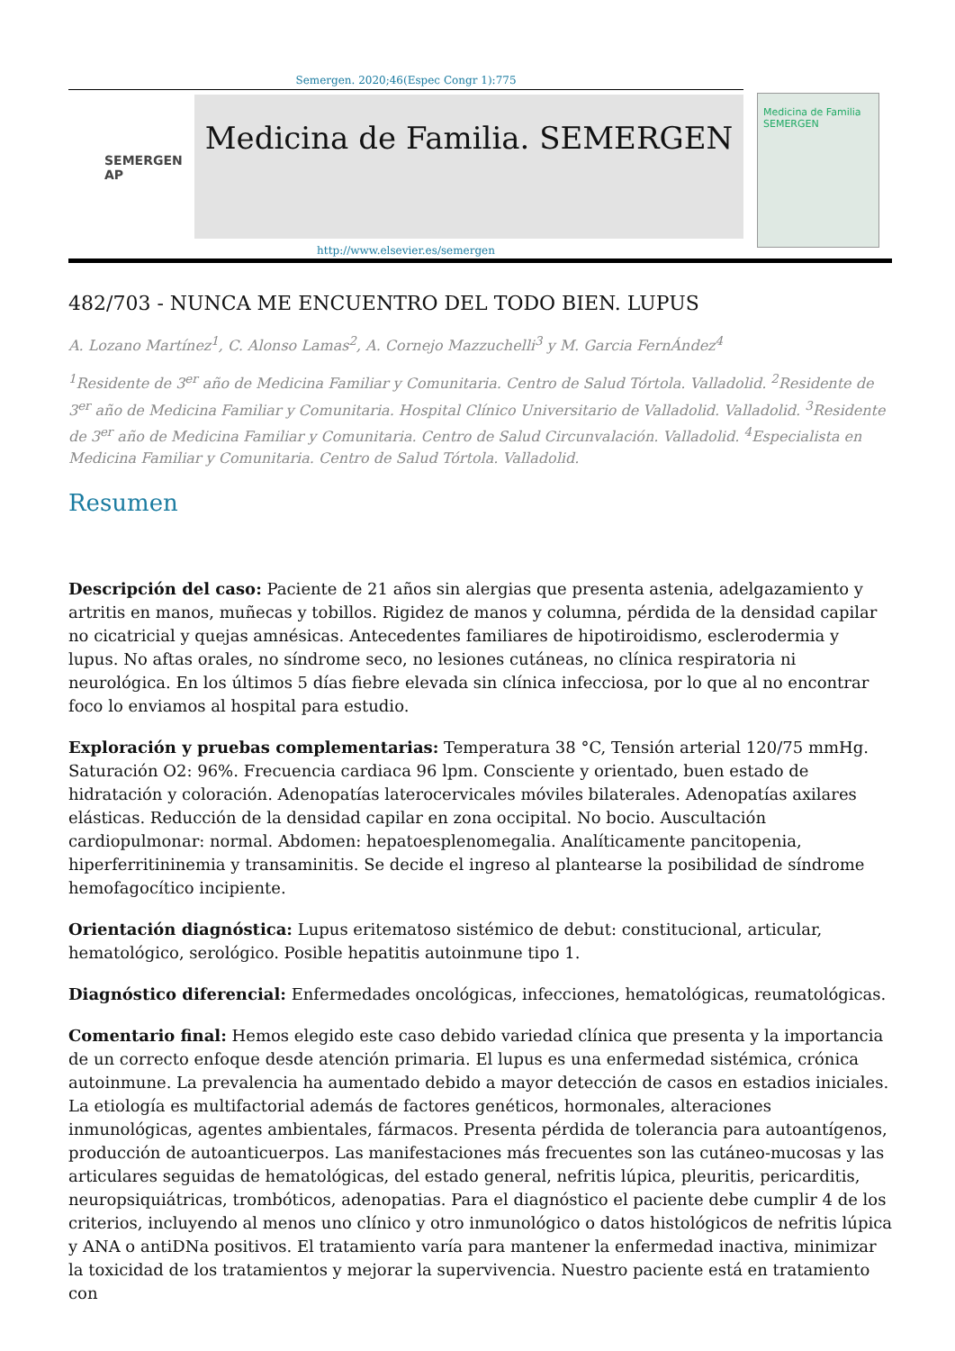Semergen. 2020;46(Espec Congr 1):775
SEMERGEN AP
Medicina de Familia. SEMERGEN
Medicina de Familia SEMERGEN
http://www.elsevier.es/semergen
482/703 - NUNCA ME ENCUENTRO DEL TODO BIEN. LUPUS
A. Lozano Martínez<sup>1</sup>, C. Alonso Lamas<sup>2</sup>, A. Cornejo Mazzuchelli<sup>3</sup> y M. Garcia FernÁndez<sup>4</sup>
<sup>1</sup> Residente de 3<sup>er</sup> año de Medicina Familiar y Comunitaria. Centro de Salud Tórtola. Valladolid. <sup>2</sup>Residente de 3<sup>er</sup> año de Medicina Familiar y Comunitaria. Hospital Clínico Universitario de Valladolid. Valladolid. <sup>3</sup>Residente de 3<sup>er</sup> año de Medicina Familiar y Comunitaria. Centro de Salud Circunvalación. Valladolid. <sup>4</sup>Especialista en Medicina Familiar y Comunitaria. Centro de Salud Tórtola. Valladolid.
Resumen
Descripción del caso: Paciente de 21 años sin alergias que presenta astenia, adelgazamiento y artritis en manos, muñecas y tobillos. Rigidez de manos y columna, pérdida de la densidad capilar no cicatricial y quejas amnésicas. Antecedentes familiares de hipotiroidismo, esclerodermia y lupus. No aftas orales, no síndrome seco, no lesiones cutáneas, no clínica respiratoria ni neurológica. En los últimos 5 días fiebre elevada sin clínica infecciosa, por lo que al no encontrar foco lo enviamos al hospital para estudio.
Exploración y pruebas complementarias: Temperatura 38 °C, Tensión arterial 120/75 mmHg. Saturación O2: 96%. Frecuencia cardiaca 96 lpm. Consciente y orientado, buen estado de hidratación y coloración. Adenopatías laterocervicales móviles bilaterales. Adenopatías axilares elásticas. Reducción de la densidad capilar en zona occipital. No bocio. Auscultación cardiopulmonar: normal. Abdomen: hepatoesplenomegalia. Analíticamente pancitopenia, hiperferritininemia y transaminitis. Se decide el ingreso al plantearse la posibilidad de síndrome hemofagocítico incipiente.
Orientación diagnóstica: Lupus eritematoso sistémico de debut: constitucional, articular, hematológico, serológico. Posible hepatitis autoinmune tipo 1.
Diagnóstico diferencial: Enfermedades oncológicas, infecciones, hematológicas, reumatológicas.
Comentario final: Hemos elegido este caso debido variedad clínica que presenta y la importancia de un correcto enfoque desde atención primaria. El lupus es una enfermedad sistémica, crónica autoinmune. La prevalencia ha aumentado debido a mayor detección de casos en estadios iniciales. La etiología es multifactorial además de factores genéticos, hormonales, alteraciones inmunológicas, agentes ambientales, fármacos. Presenta pérdida de tolerancia para autoantígenos, producción de autoanticuerpos. Las manifestaciones más frecuentes son las cutáneo-mucosas y las articulares seguidas de hematológicas, del estado general, nefritis lúpica, pleuritis, pericarditis, neuropsiquiátricas, trombóticos, adenopatias. Para el diagnóstico el paciente debe cumplir 4 de los criterios, incluyendo al menos uno clínico y otro inmunológico o datos histológicos de nefritis lúpica y ANA o antiDNa positivos. El tratamiento varía para mantener la enfermedad inactiva, minimizar la toxicidad de los tratamientos y mejorar la supervivencia. Nuestro paciente está en tratamiento con